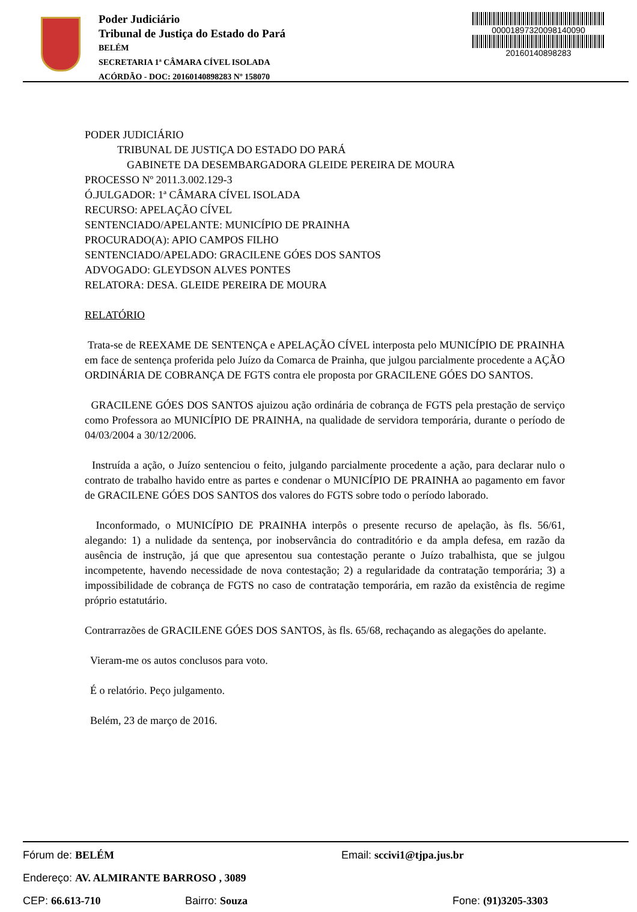Poder Judiciário
Tribunal de Justiça do Estado do Pará
BELÉM
SECRETARIA 1ª CÂMARA CÍVEL ISOLADA
ACÓRDÃO - DOC: 20160140898283 Nº 158070
00001897320098140090
20160140898283
PODER JUDICIÁRIO
TRIBUNAL DE JUSTIÇA DO ESTADO DO PARÁ
GABINETE DA DESEMBARGADORA GLEIDE PEREIRA DE MOURA
PROCESSO Nº 2011.3.002.129-3
Ó.JULGADOR: 1ª CÂMARA CÍVEL ISOLADA
RECURSO: APELAÇÃO CÍVEL
SENTENCIADO/APELANTE: MUNICÍPIO DE PRAINHA
PROCURADO(A): APIO CAMPOS FILHO
SENTENCIADO/APELADO: GRACILENE GÓES DOS SANTOS
ADVOGADO: GLEYDSON ALVES PONTES
RELATORA: DESA. GLEIDE PEREIRA DE MOURA
RELATÓRIO
Trata-se de REEXAME DE SENTENÇA e APELAÇÃO CÍVEL interposta pelo MUNICÍPIO DE PRAINHA em face de sentença proferida pelo Juízo da Comarca de Prainha, que julgou parcialmente procedente a AÇÃO ORDINÁRIA DE COBRANÇA DE FGTS contra ele proposta por GRACILENE GÓES DO SANTOS.
GRACILENE GÓES DOS SANTOS ajuizou ação ordinária de cobrança de FGTS pela prestação de serviço como Professora ao MUNICÍPIO DE PRAINHA, na qualidade de servidora temporária, durante o período de 04/03/2004 a 30/12/2006.
Instruída a ação, o Juízo sentenciou o feito, julgando parcialmente procedente a ação, para declarar nulo o contrato de trabalho havido entre as partes e condenar o MUNICÍPIO DE PRAINHA ao pagamento em favor de GRACILENE GÓES DOS SANTOS dos valores do FGTS sobre todo o período laborado.
Inconformado, o MUNICÍPIO DE PRAINHA interpôs o presente recurso de apelação, às fls. 56/61, alegando: 1) a nulidade da sentença, por inobservância do contraditório e da ampla defesa, em razão da ausência de instrução, já que que apresentou sua contestação perante o Juízo trabalhista, que se julgou incompetente, havendo necessidade de nova contestação; 2) a regularidade da contratação temporária; 3) a impossibilidade de cobrança de FGTS no caso de contratação temporária, em razão da existência de regime próprio estatutário.
Contrarrazões de GRACILENE GÓES DOS SANTOS, às fls. 65/68, rechaçando as alegações do apelante.
Vieram-me os autos conclusos para voto.
É o relatório. Peço julgamento.
Belém, 23 de março de 2016.
Fórum de: BELÉM Email: sccivi1@tjpa.jus.br
Endereço: AV. ALMIRANTE BARROSO , 3089
CEP: 66.613-710 Bairro: Souza Fone: (91)3205-3303